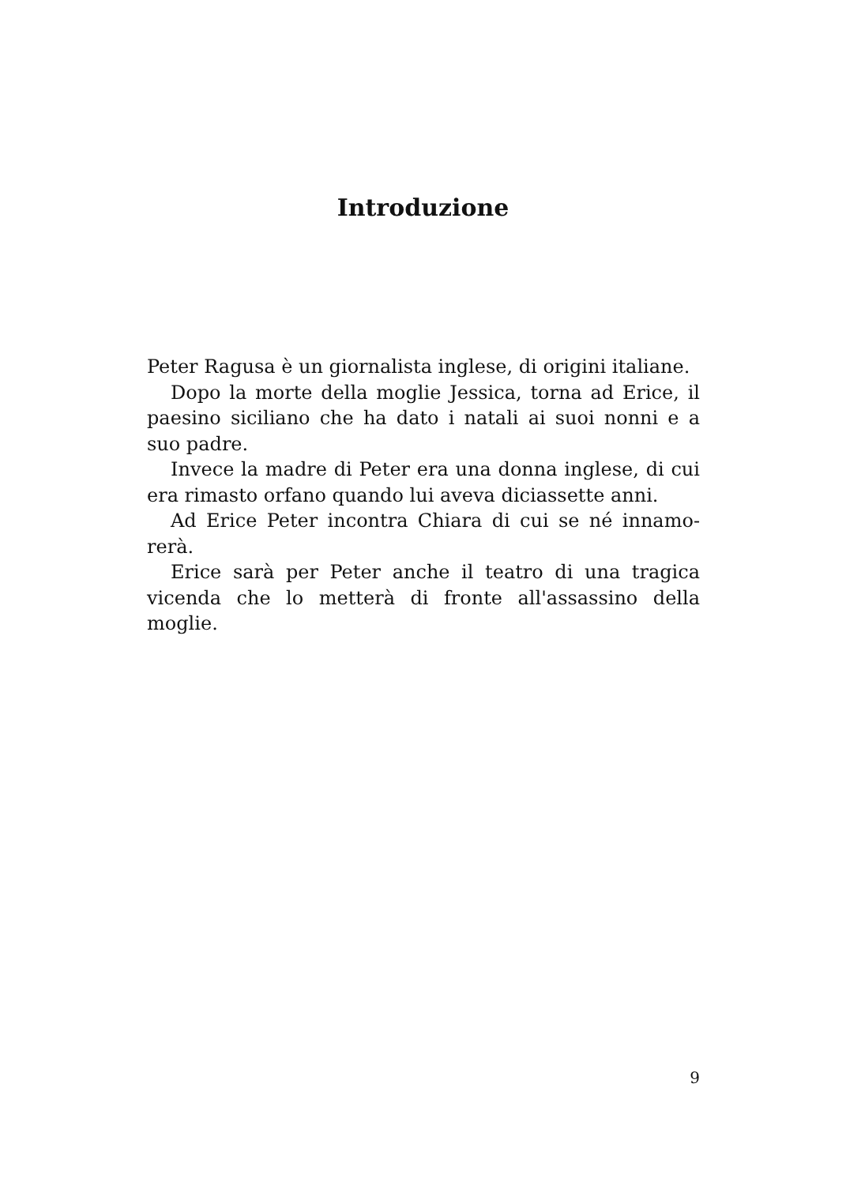Introduzione
Peter Ragusa è un giornalista inglese, di origini italia­ne.
Dopo la morte della moglie Jessica, torna ad Erice, il paesino siciliano che ha dato i natali ai suoi nonni e a suo padre.
Invece la madre di Peter era una donna inglese, di cui era rimasto orfano quando lui aveva diciassette anni.
Ad Erice Peter incontra Chiara di cui se né innamo­rerà.
Erice sarà per Peter anche il teatro di una tragica vicenda che lo metterà di fronte all'assassino della moglie.
9